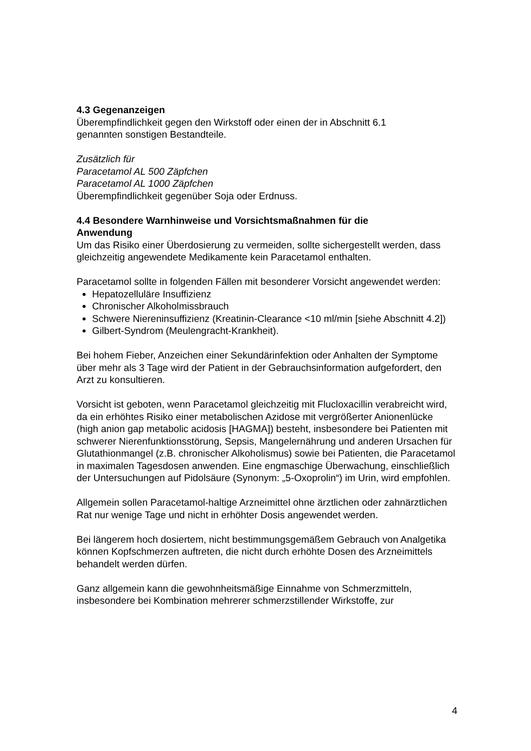4.3 Gegenanzeigen
Überempfindlichkeit gegen den Wirkstoff oder einen der in Abschnitt 6.1
genannten sonstigen Bestandteile.
Zusätzlich für
Paracetamol AL 500 Zäpfchen
Paracetamol AL 1000 Zäpfchen
Überempfindlichkeit gegenüber Soja oder Erdnuss.
4.4 Besondere Warnhinweise und Vorsichtsmaßnahmen für die
Anwendung
Um das Risiko einer Überdosierung zu vermeiden, sollte sichergestellt werden, dass gleichzeitig angewendete Medikamente kein Paracetamol enthalten.
Paracetamol sollte in folgenden Fällen mit besonderer Vorsicht angewendet werden:
Hepatozelluläre Insuffizienz
Chronischer Alkoholmissbrauch
Schwere Niereninsuffizienz (Kreatinin-Clearance <10 ml/min [siehe Abschnitt 4.2])
Gilbert-Syndrom (Meulengracht-Krankheit).
Bei hohem Fieber, Anzeichen einer Sekundärinfektion oder Anhalten der Symptome über mehr als 3 Tage wird der Patient in der Gebrauchsinformation aufgefordert, den Arzt zu konsultieren.
Vorsicht ist geboten, wenn Paracetamol gleichzeitig mit Flucloxacillin verabreicht wird, da ein erhöhtes Risiko einer metabolischen Azidose mit vergrößerter Anionenlücke (high anion gap metabolic acidosis [HAGMA]) besteht, insbesondere bei Patienten mit schwerer Nierenfunktionsstörung, Sepsis, Mangelernährung und anderen Ursachen für Glutathionmangel (z.B. chronischer Alkoholismus) sowie bei Patienten, die Paracetamol in maximalen Tagesdosen anwenden. Eine engmaschige Überwachung, einschließlich der Untersuchungen auf Pidolsäure (Synonym: „5-Oxoprolin“) im Urin, wird empfohlen.
Allgemein sollen Paracetamol-haltige Arzneimittel ohne ärztlichen oder zahnärztlichen Rat nur wenige Tage und nicht in erhöhter Dosis angewendet werden.
Bei längerem hoch dosiertem, nicht bestimmungsgemäßem Gebrauch von Analgetika können Kopfschmerzen auftreten, die nicht durch erhöhte Dosen des Arzneimittels behandelt werden dürfen.
Ganz allgemein kann die gewohnheitsmäßige Einnahme von Schmerzmitteln, insbesondere bei Kombination mehrerer schmerzstillender Wirkstoffe, zur
4